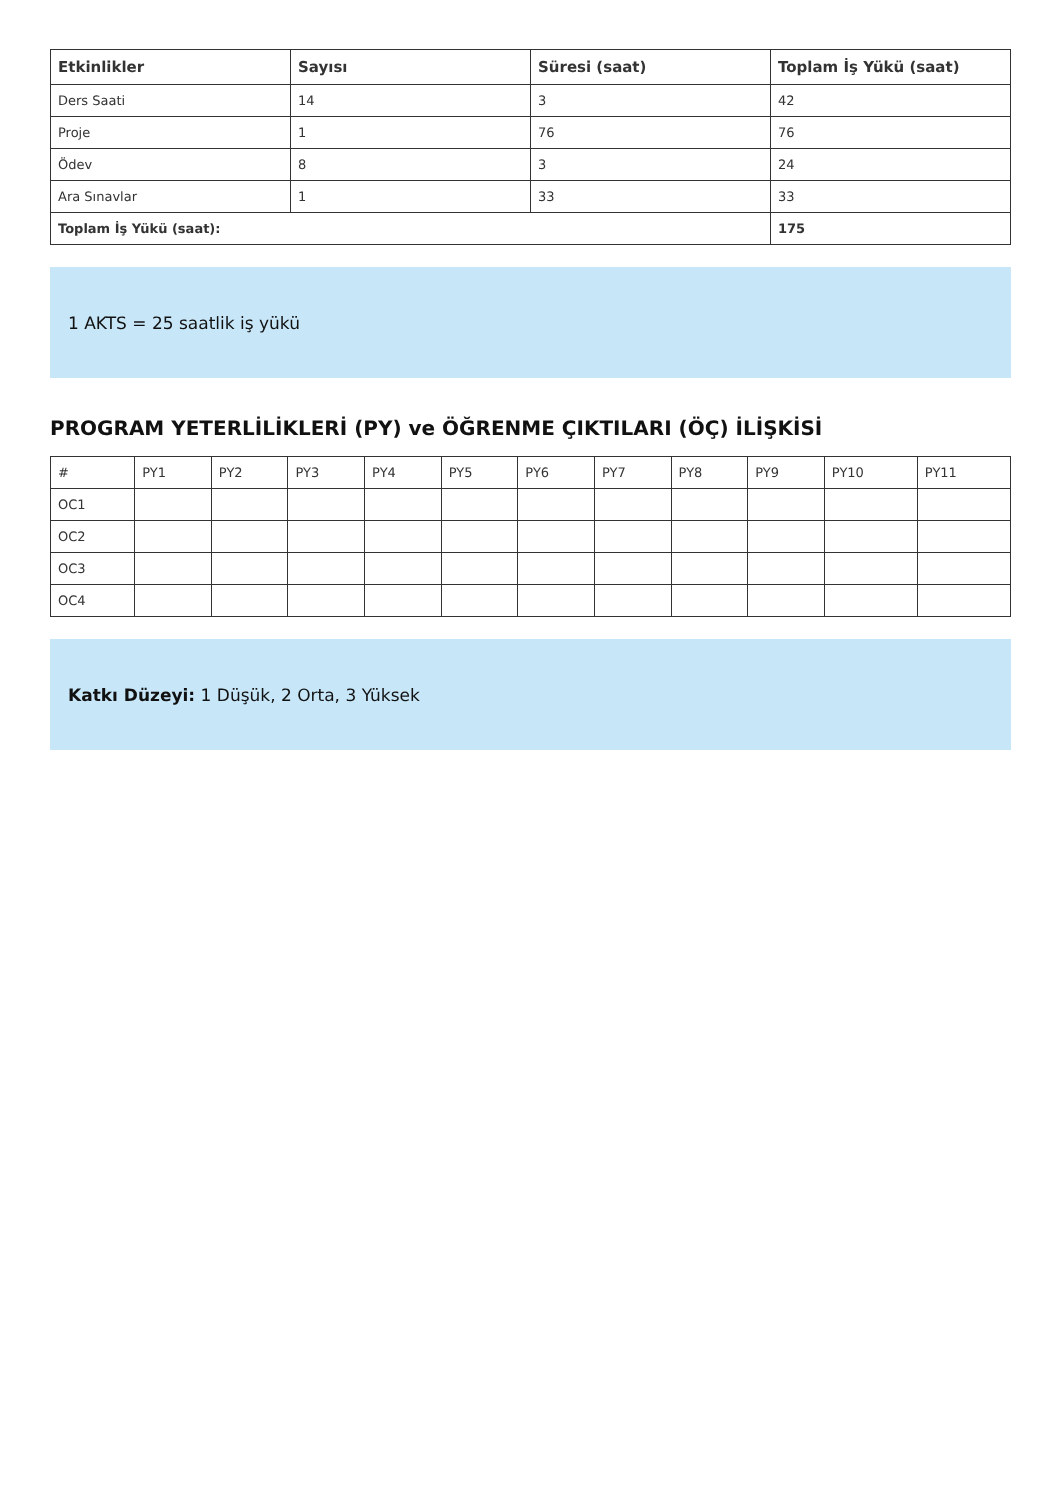| Etkinlikler | Sayısı | Süresi (saat) | Toplam İş Yükü (saat) |
| --- | --- | --- | --- |
| Ders Saati | 14 | 3 | 42 |
| Proje | 1 | 76 | 76 |
| Ödev | 8 | 3 | 24 |
| Ara Sınavlar | 1 | 33 | 33 |
| Toplam İş Yükü (saat): | | | 175 |
1 AKTS = 25 saatlik iş yükü
PROGRAM YETERLİLİKLERİ (PY) ve ÖĞRENME ÇIKTILARI (ÖÇ) İLİŞKİSİ
| # | PY1 | PY2 | PY3 | PY4 | PY5 | PY6 | PY7 | PY8 | PY9 | PY10 | PY11 |
| OC1 | | | | | | | | | | | |
| OC2 | | | | | | | | | | | |
| OC3 | | | | | | | | | | | |
| OC4 | | | | | | | | | | | |
Katkı Düzeyi: 1 Düşük, 2 Orta, 3 Yüksek